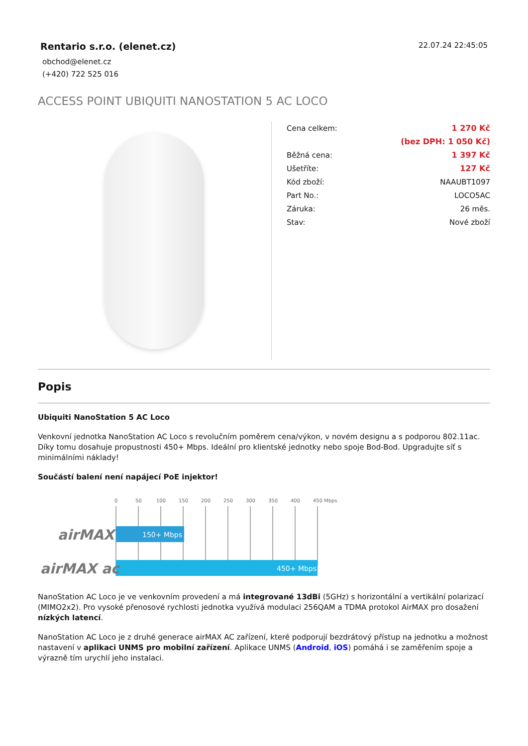Rentario s.r.o. (elenet.cz)
obchod@elenet.cz
(+420) 722 525 016
22.07.24 22:45:05
ACCESS POINT UBIQUITI NANOSTATION 5 AC LOCO
| Cena celkem: | 1 270 Kč |
| | (bez DPH: 1 050 Kč) |
| Běžná cena: | 1 397 Kč |
| Ušetříte: | 127 Kč |
| Kód zboží: | NAAUBT1097 |
| Part No.: | LOCO5AC |
| Záruka: | 26 měs. |
| Stav: | Nové zboží |
Popis
Ubiquiti NanoStation 5 AC Loco
Venkovní jednotka NanoStation AC Loco s revolučním poměrem cena/výkon, v novém designu a s podporou 802.11ac. Díky tomu dosahuje propustnosti 450+ Mbps. Ideální pro klientské jednotky nebo spoje Bod-Bod. Upgradujte síť s minimálními náklady!
Součástí balení není napájecí PoE injektor!
0
50
100
150
200
250
300
350
400
450 Mbps
150+ Mbps
450+ Mbps
airMAX
airMAX ac
NanoStation AC Loco je ve venkovním provedení a má integrované 13dBi (5GHz) s horizontální a vertikální polarizací (MIMO2x2). Pro vysoké přenosové rychlosti jednotka využívá modulaci 256QAM a TDMA protokol AirMAX pro dosažení nízkých latencí.
NanoStation AC Loco je z druhé generace airMAX AC zařízení, které podporují bezdrátový přístup na jednotku a možnost nastavení v aplikaci UNMS pro mobilní zařízení. Aplikace UNMS (Android, iOS) pomáhá i se zaměřením spoje a výrazně tím urychlí jeho instalaci.